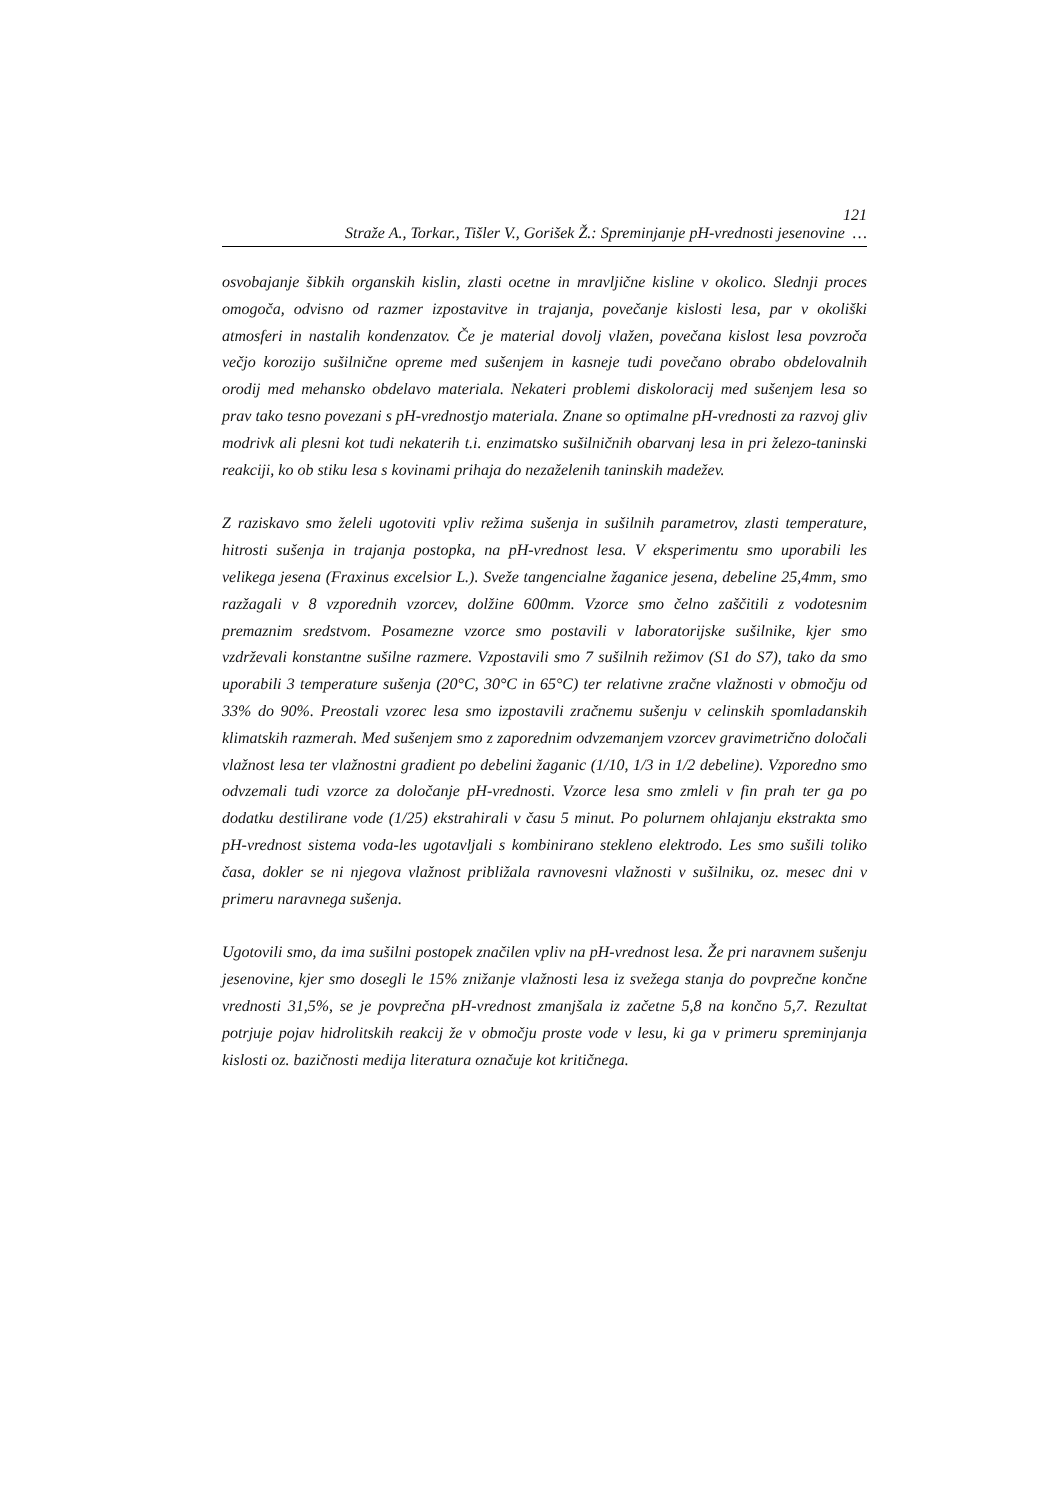121
Straže A., Torkar., Tišler V., Gorišek Ž.: Spreminjanje pH-vrednosti jesenovine …
osvobajanje šibkih organskih kislin, zlasti ocetne in mravljične kisline v okolico. Slednji proces omogoča, odvisno od razmer izpostavitve in trajanja, povečanje kislosti lesa, par v okoliški atmosferi in nastalih kondenzatov. Če je material dovolj vlažen, povečana kislost lesa povzroča večjo korozijo sušilnične opreme med sušenjem in kasneje tudi povečano obrabo obdelovalnih orodij med mehansko obdelavo materiala. Nekateri problemi diskoloracij med sušenjem lesa so prav tako tesno povezani s pH-vrednostjo materiala. Znane so optimalne pH-vrednosti za razvoj gliv modrivk ali plesni kot tudi nekaterih t.i. enzimatsko sušilničnih obarvanj lesa in pri železo-taninski reakciji, ko ob stiku lesa s kovinami prihaja do nezaželenih taninskih madežev.
Z raziskavo smo želeli ugotoviti vpliv režima sušenja in sušilnih parametrov, zlasti temperature, hitrosti sušenja in trajanja postopka, na pH-vrednost lesa. V eksperimentu smo uporabili les velikega jesena (Fraxinus excelsior L.). Sveže tangencialne žaganice jesena, debeline 25,4mm, smo razžagali v 8 vzporednih vzorcev, dolžine 600mm. Vzorce smo čelno zaščitili z vodotesnim premaznim sredstvom. Posamezne vzorce smo postavili v laboratorijske sušilnike, kjer smo vzdrževali konstantne sušilne razmere. Vzpostavili smo 7 sušilnih režimov (S1 do S7), tako da smo uporabili 3 temperature sušenja (20°C, 30°C in 65°C) ter relativne zračne vlažnosti v območju od 33% do 90%. Preostali vzorec lesa smo izpostavili zračnemu sušenju v celinskih spomladanskih klimatskih razmerah. Med sušenjem smo z zaporednim odvzemanjem vzorcev gravimetrično določali vlažnost lesa ter vlažnostni gradient po debelini žaganic (1/10, 1/3 in 1/2 debeline). Vzporedno smo odvzemali tudi vzorce za določanje pH-vrednosti. Vzorce lesa smo zmleli v fin prah ter ga po dodatku destilirane vode (1/25) ekstrahirali v času 5 minut. Po polurnem ohlajanju ekstrakta smo pH-vrednost sistema voda-les ugotavljali s kombinirano stekleno elektrodo. Les smo sušili toliko časa, dokler se ni njegova vlažnost približala ravnovesni vlažnosti v sušilniku, oz. mesec dni v primeru naravnega sušenja.
Ugotovili smo, da ima sušilni postopek značilen vpliv na pH-vrednost lesa. Že pri naravnem sušenju jesenovine, kjer smo dosegli le 15% znižanje vlažnosti lesa iz svežega stanja do povprečne končne vrednosti 31,5%, se je povprečna pH-vrednost zmanjšala iz začetne 5,8 na končno 5,7. Rezultat potrjuje pojav hidrolitskih reakcij že v območju proste vode v lesu, ki ga v primeru spreminjanja kislosti oz. bazičnosti medija literatura označuje kot kritičnega.